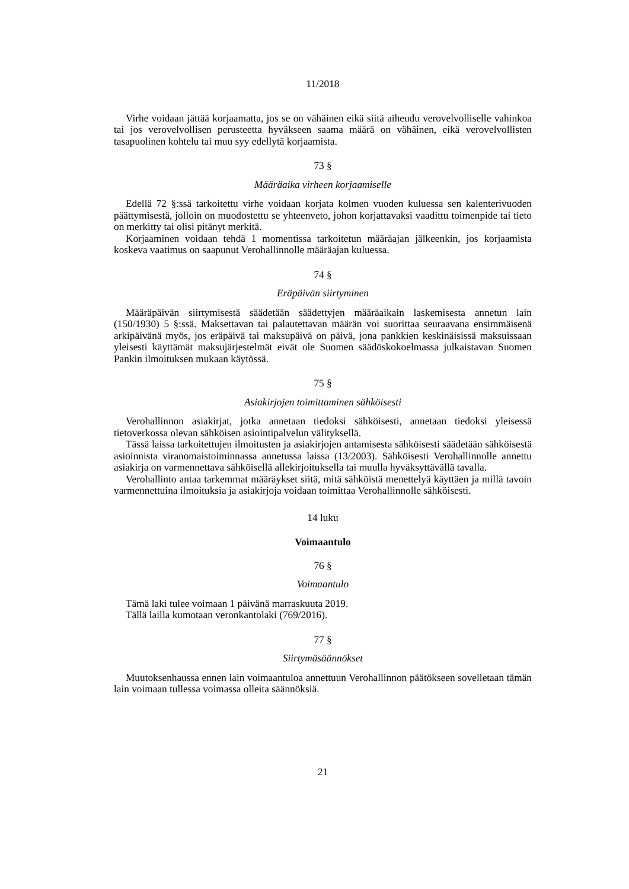11/2018
Virhe voidaan jättää korjaamatta, jos se on vähäinen eikä siitä aiheudu verovelvolliselle vahinkoa tai jos verovelvollisen perusteetta hyväkseen saama määrä on vähäinen, eikä verovelvollisten tasapuolinen kohtelu tai muu syy edellytä korjaamista.
73 §
Määräaika virheen korjaamiselle
Edellä 72 §:ssä tarkoitettu virhe voidaan korjata kolmen vuoden kuluessa sen kalenterivuoden päättymisestä, jolloin on muodostettu se yhteenveto, johon korjattavaksi vaadittu toimenpide tai tieto on merkitty tai olisi pitänyt merkitä.
Korjaaminen voidaan tehdä 1 momentissa tarkoitetun määräajan jälkeenkin, jos korjaamista koskeva vaatimus on saapunut Verohallinnolle määräajan kuluessa.
74 §
Eräpäivän siirtyminen
Määräpäivän siirtymisestä säädetään säädettyjen määräaikain laskemisesta annetun lain (150/1930) 5 §:ssä. Maksettavan tai palautettavan määrän voi suorittaa seuraavana ensimmäisenä arkipäivänä myös, jos eräpäivä tai maksupäivä on päivä, jona pankkien keskinäisissä maksuissaan yleisesti käyttämät maksujärjestelmät eivät ole Suomen säädöskokoelmassa julkaistavan Suomen Pankin ilmoituksen mukaan käytössä.
75 §
Asiakirjojen toimittaminen sähköisesti
Verohallinnon asiakirjat, jotka annetaan tiedoksi sähköisesti, annetaan tiedoksi yleisessä tietoverkossa olevan sähköisen asiointipalvelun välityksellä.
Tässä laissa tarkoitettujen ilmoitusten ja asiakirjojen antamisesta sähköisesti säädetään sähköisestä asioinnista viranomaistoiminnassa annetussa laissa (13/2003). Sähköisesti Verohallinnolle annettu asiakirja on varmennettava sähköisellä allekirjoituksella tai muulla hyväksyttävällä tavalla.
Verohallinto antaa tarkemmat määräykset siitä, mitä sähköistä menettelyä käyttäen ja millä tavoin varmennettuina ilmoituksia ja asiakirjoja voidaan toimittaa Verohallinnolle sähköisesti.
14 luku
Voimaantulo
76 §
Voimaantulo
Tämä laki tulee voimaan 1 päivänä marraskuuta 2019.
Tällä lailla kumotaan veronkantolaki (769/2016).
77 §
Siirtymäsäännökset
Muutoksenhaussa ennen lain voimaantuloa annettuun Verohallinnon päätökseen sovelletaan tämän lain voimaan tullessa voimassa olleita säännöksiä.
21